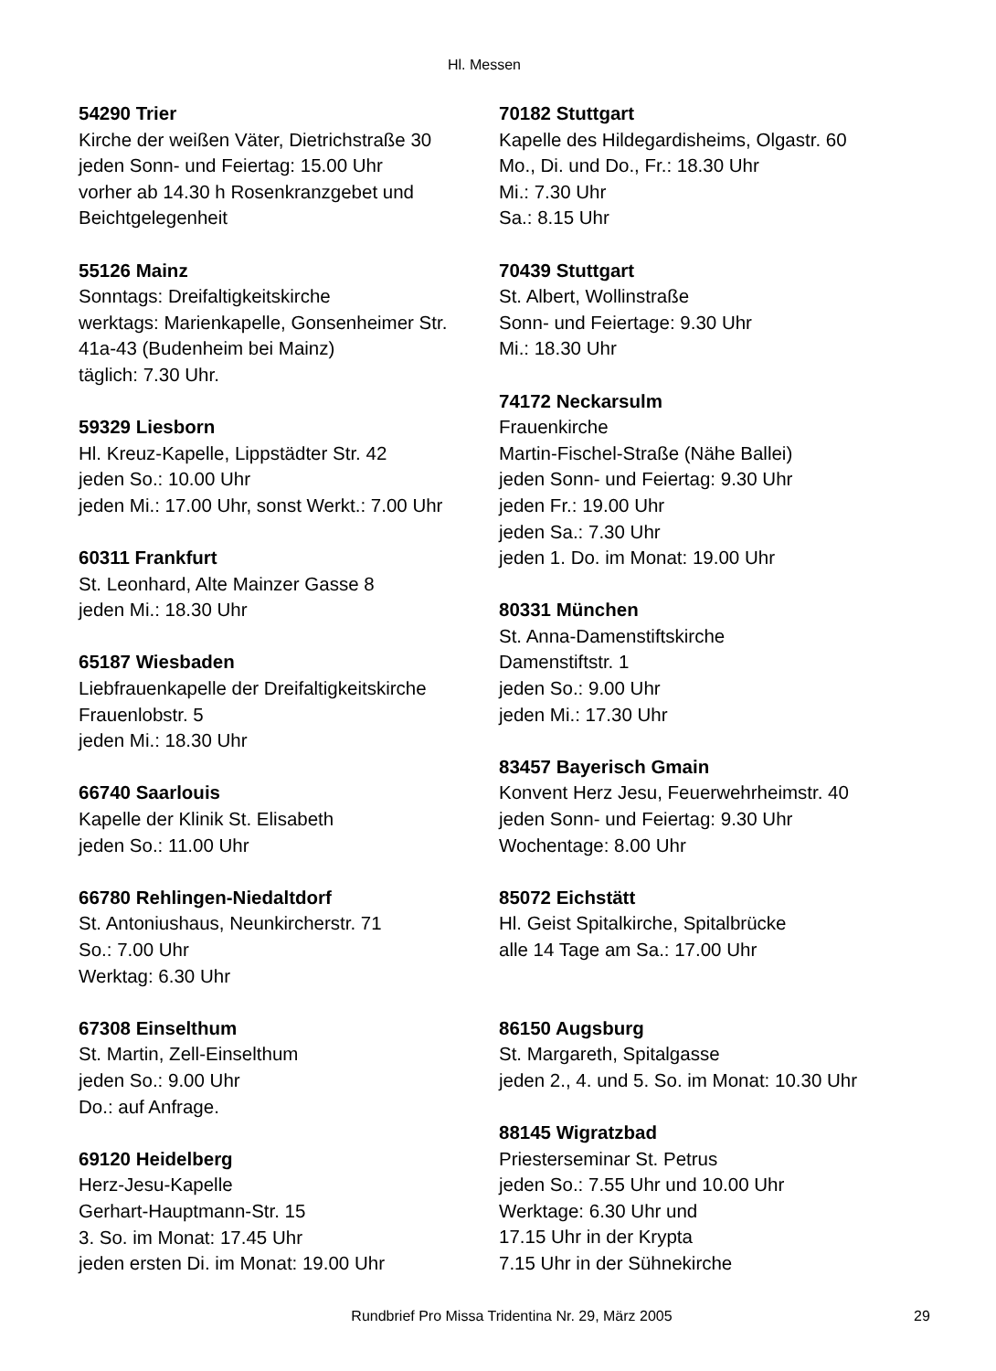Hl. Messen
54290 Trier
Kirche der weißen Väter, Dietrichstraße 30
jeden Sonn- und Feiertag: 15.00 Uhr
vorher ab 14.30 h Rosenkranzgebet und
Beichtgelegenheit
55126 Mainz
Sonntags: Dreifaltigkeitskirche
werktags: Marienkapelle, Gonsenheimer Str.
41a-43 (Budenheim bei Mainz)
täglich: 7.30 Uhr.
59329 Liesborn
Hl. Kreuz-Kapelle, Lippstädter Str. 42
jeden So.: 10.00 Uhr
jeden Mi.: 17.00 Uhr, sonst Werkt.: 7.00 Uhr
60311 Frankfurt
St. Leonhard, Alte Mainzer Gasse 8
jeden Mi.: 18.30 Uhr
65187 Wiesbaden
Liebfrauenkapelle der Dreifaltigkeitskirche
Frauenlobstr. 5
jeden Mi.: 18.30 Uhr
66740 Saarlouis
Kapelle der Klinik St. Elisabeth
jeden So.: 11.00 Uhr
66780 Rehlingen-Niedaltdorf
St. Antoniushaus, Neunkircherstr. 71
So.: 7.00 Uhr
Werktag: 6.30 Uhr
67308 Einselthum
St. Martin, Zell-Einselthum
jeden So.: 9.00 Uhr
Do.: auf Anfrage.
69120 Heidelberg
Herz-Jesu-Kapelle
Gerhart-Hauptmann-Str. 15
3. So. im Monat: 17.45 Uhr
jeden ersten Di. im Monat: 19.00 Uhr
70182 Stuttgart
Kapelle des Hildegardisheims, Olgastr. 60
Mo., Di. und Do., Fr.: 18.30 Uhr
Mi.: 7.30 Uhr
Sa.: 8.15 Uhr
70439 Stuttgart
St. Albert, Wollinstraße
Sonn- und Feiertage: 9.30 Uhr
Mi.: 18.30 Uhr
74172 Neckarsulm
Frauenkirche
Martin-Fischel-Straße (Nähe Ballei)
jeden Sonn- und Feiertag: 9.30 Uhr
jeden Fr.: 19.00 Uhr
jeden Sa.: 7.30 Uhr
jeden 1. Do. im Monat: 19.00 Uhr
80331 München
St. Anna-Damenstiftskirche
Damenstiftstr. 1
jeden So.: 9.00 Uhr
jeden Mi.: 17.30 Uhr
83457 Bayerisch Gmain
Konvent Herz Jesu, Feuerwehrheimstr. 40
jeden Sonn- und Feiertag: 9.30 Uhr
Wochentage: 8.00 Uhr
85072 Eichstätt
Hl. Geist Spitalkirche, Spitalbrücke
alle 14 Tage am Sa.: 17.00 Uhr
86150 Augsburg
St. Margareth, Spitalgasse
jeden 2., 4. und 5. So. im Monat: 10.30 Uhr
88145 Wigratzbad
Priesterseminar St. Petrus
jeden So.: 7.55 Uhr und 10.00 Uhr
Werktage: 6.30 Uhr und
17.15 Uhr in der Krypta
7.15 Uhr in der Sühnekirche
Rundbrief Pro Missa Tridentina Nr. 29, März 2005 29